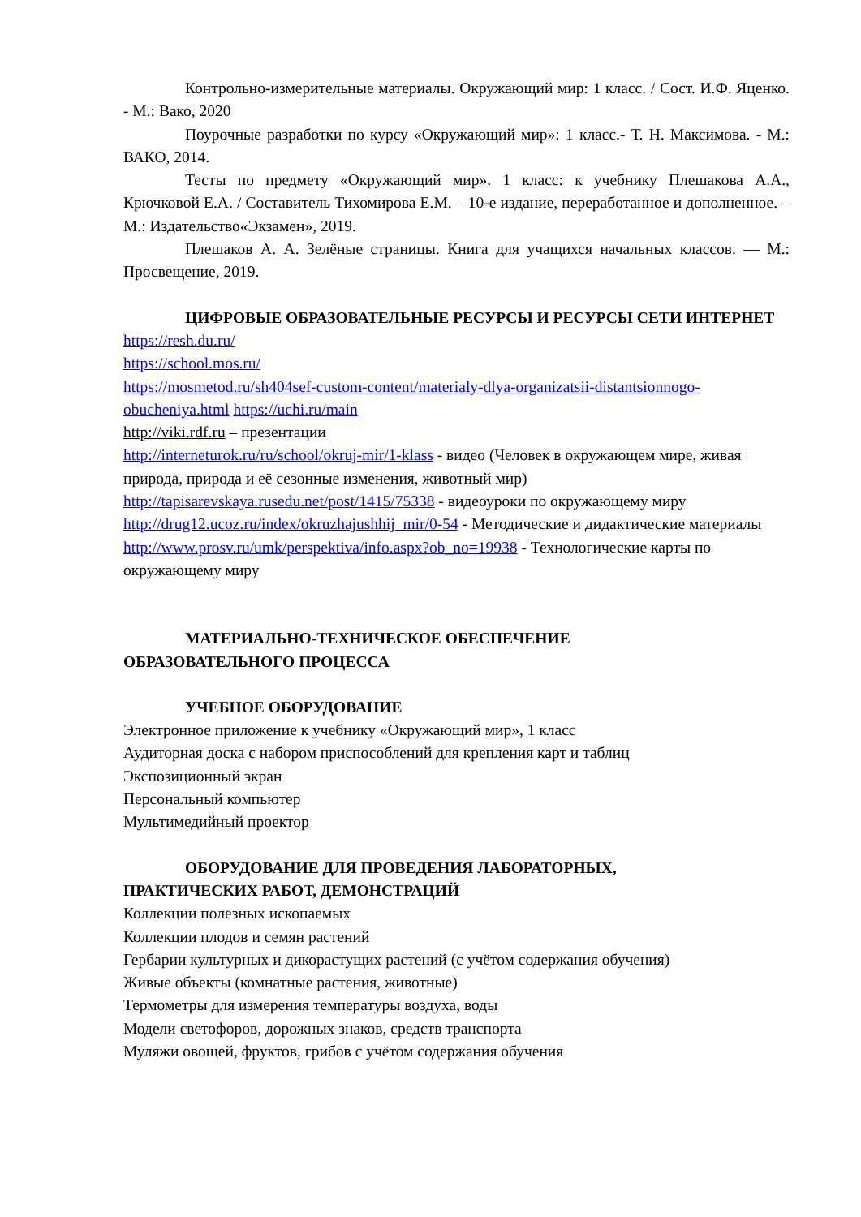Контрольно-измерительные материалы. Окружающий мир: 1 класс. / Сост. И.Ф. Яценко. - М.: Вако, 2020
Поурочные разработки по курсу «Окружающий мир»: 1 класс.- Т. Н. Максимова. - М.: ВАКО, 2014.
Тесты по предмету «Окружающий мир». 1 класс: к учебнику Плешакова А.А., Крючковой Е.А. / Составитель Тихомирова Е.М. – 10-е издание, переработанное и дополненное. – М.: Издательство«Экзамен», 2019.
Плешаков А. А. Зелёные страницы. Книга для учащихся начальных классов. — М.: Просвещение, 2019.
ЦИФРОВЫЕ ОБРАЗОВАТЕЛЬНЫЕ РЕСУРСЫ И РЕСУРСЫ СЕТИ ИНТЕРНЕТ
https://resh.du.ru/
https://school.mos.ru/
https://mosmetod.ru/sh404sef-custom-content/materialy-dlya-organizatsii-distantsionnogo-obucheniya.html https://uchi.ru/main
http://viki.rdf.ru – презентации
http://interneturok.ru/ru/school/okruj-mir/1-klass - видео (Человек в окружающем мире, живая природа, природа и её сезонные изменения, животный мир)
http://tapisarevskaya.rusedu.net/post/1415/75338 - видеоуроки по окружающему миру
http://drug12.ucoz.ru/index/okruzhajushhij_mir/0-54 - Методические и дидактические материалы http://www.prosv.ru/umk/perspektiva/info.aspx?ob_no=19938 - Технологические карты по окружающему миру
МАТЕРИАЛЬНО-ТЕХНИЧЕСКОЕ ОБЕСПЕЧЕНИЕ
ОБРАЗОВАТЕЛЬНОГО ПРОЦЕССА
УЧЕБНОЕ ОБОРУДОВАНИЕ
Электронное приложение к учебнику «Окружающий мир», 1 класс
Аудиторная доска с набором приспособлений для крепления карт и таблиц
Экспозиционный экран
Персональный компьютер
Мультимедийный проектор
ОБОРУДОВАНИЕ ДЛЯ ПРОВЕДЕНИЯ ЛАБОРАТОРНЫХ,
ПРАКТИЧЕСКИХ РАБОТ, ДЕМОНСТРАЦИЙ
Коллекции полезных ископаемых
Коллекции плодов и семян растений
Гербарии культурных и дикорастущих растений (с учётом содержания обучения)
Живые объекты (комнатные растения, животные)
Термометры для измерения температуры воздуха, воды
Модели светофоров, дорожных знаков, средств транспорта
Муляжи овощей, фруктов, грибов с учётом содержания обучения